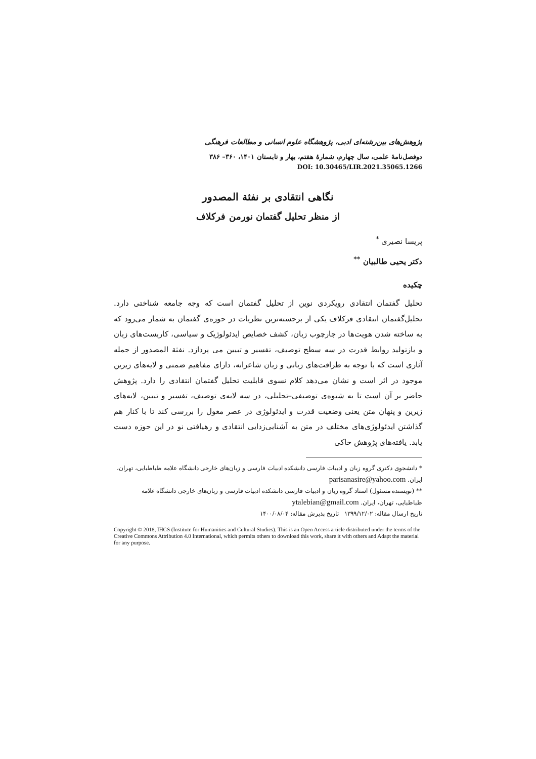پژوهش‌های بین‌رشته‌ای ادبی، پژوهشگاه علوم انسانی و مطالعات فرهنگی
دوفصل‌نامهٔ علمی، سال چهارم، شمارهٔ هفتم، بهار و تابستان ۱۴۰۱، ۳۶۰– ۳۸۶
DOI: 10.30465/LIR.2021.35065.1266
نگاهی انتقادی بر نفثة المصدور
از منظر تحلیل گفتمان نورمن فرکلاف
پریسا نصیری <sup>*</sup>
دکتر یحیی طالبیان <sup>**</sup>
چکیده
تحلیل گفتمان انتقادی رویکردی نوین از تحلیل گفتمان است که وجه جامعه شناختی دارد. تحلیل‌گفتمان انتقادی فرکلاف یکی از برجسته‌ترین نظریات در حوزه‌ی گفتمان به شمار می‌رود که به ساخته شدن هویت‌ها در چارچوب زبان، کشف خصایص ایدئولوژیک و سیاسی، کاربست‌های زبان و بازتولید روابط قدرت در سه سطح توصیف، تفسیر و تبیین می پردازد. نفثة المصدور از جمله آثاری است که با توجه به ظرافت‌های زبانی و زبان شاعرانه، دارای مفاهیم ضمنی و لایه‌های زیرین موجود در اثر است و نشان می‌دهد کلام نسوی قابلیت تحلیل گفتمان انتقادی را دارد. پژوهش حاضر بر آن است تا به شیوه‌ی توصیفی–تحلیلی، در سه لایه‌ی توصیف، تفسیر و تبیین، لایه‌های زیرین و پنهان متن یعنی وضعیت قدرت و ایدئولوژی در عصر مغول را بررسی کند تا با کنار هم گذاشتن ایدئولوژی‌های مختلف در متن به آشنایی‌زدایی انتقادی و رهیافتی نو در این حوزه دست یابد. یافته‌های پژوهش حاکی
* دانشجوی دکتری گروه زبان و ادبیات فارسی دانشکده ادبیات فارسی و زبان‌های خارجی دانشگاه علامه طباطبایی، تهران، ایران. parisanasire@yahoo.com
** (نویسنده مسئول) استاد گروه زبان و ادبیات فارسی دانشکده ادبیات فارسی و زبان‌های خارجی دانشگاه علامه طباطبایی، تهران، ایران. ytalebian@gmail.com
تاریخ ارسال مقاله: ۱۳۹۹/۱۲/۰۲ تاریخ پذیرش مقاله: ۱۴۰۰/۰۸/۰۴
Copyright © 2018, IHCS (Institute for Humanities and Cultural Studies). This is an Open Access article distributed under the terms of the Creative Commons Attribution 4.0 International, which permits others to download this work, share it with others and Adapt the material for any purpose.